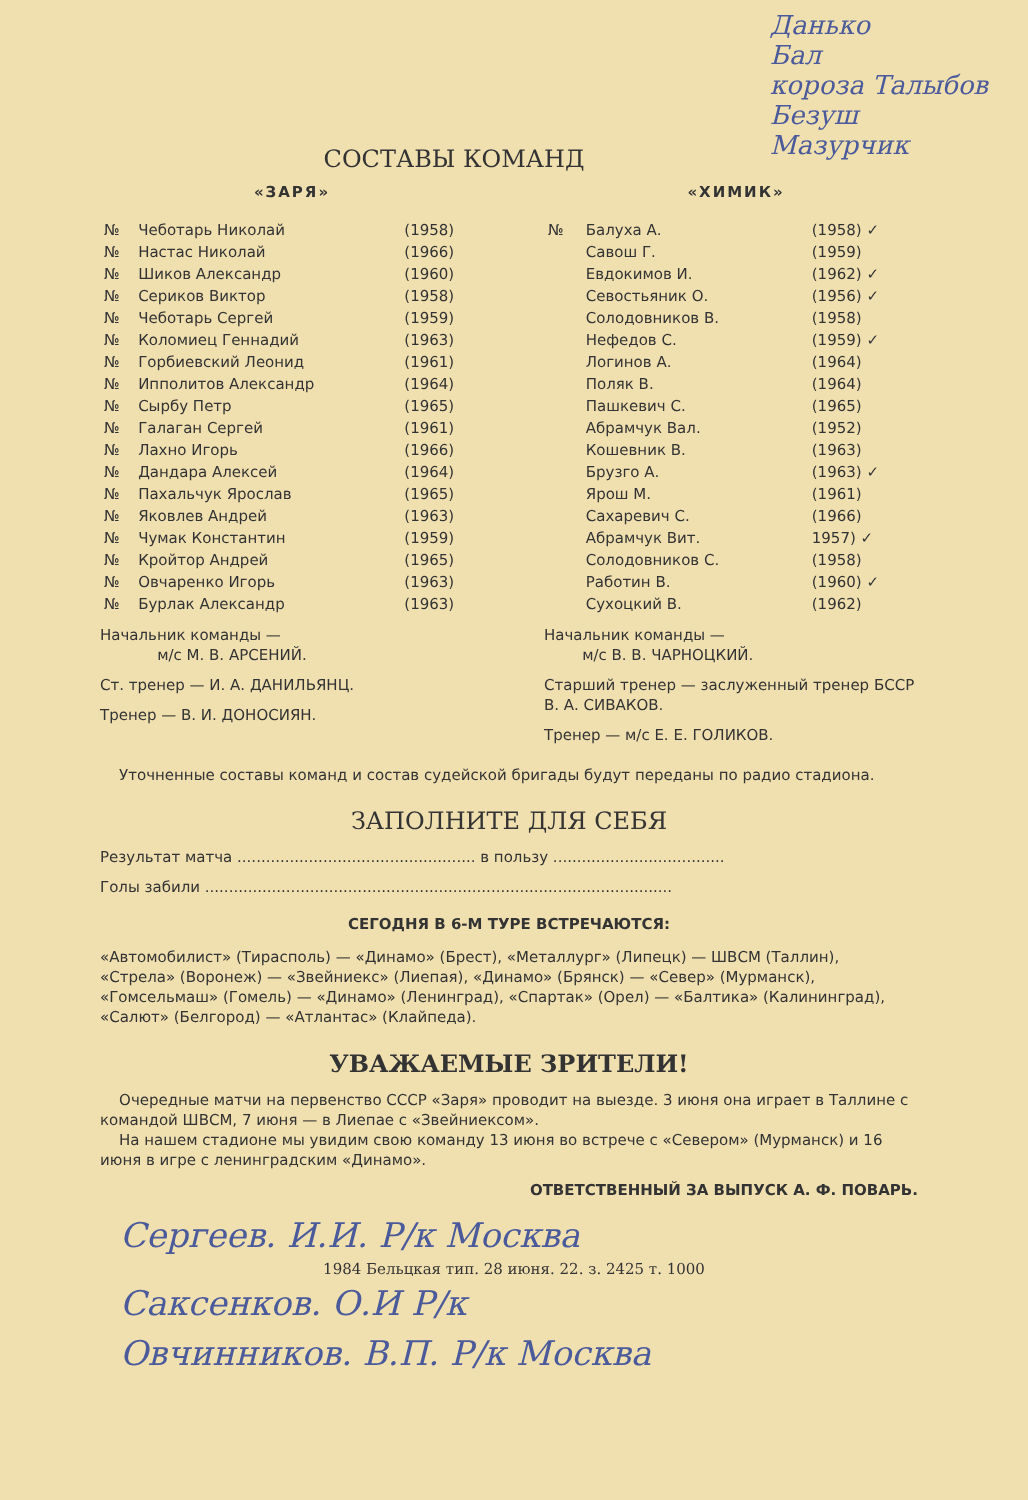Данько
Бал
короза Талыбов
Безуш
Мазурчик
СОСТАВЫ КОМАНД
«ЗАРЯ»
| № | Чеботарь Николай | (1958) |
| № | Настас Николай | (1966) |
| № | Шиков Александр | (1960) |
| № | Сериков Виктор | (1958) |
| № | Чеботарь Сергей | (1959) |
| № | Коломиец Геннадий | (1963) |
| № | Горбиевский Леонид | (1961) |
| № | Ипполитов Александр | (1964) |
| № | Сырбу Петр | (1965) |
| № | Галаган Сергей | (1961) |
| № | Лахно Игорь | (1966) |
| № | Дандара Алексей | (1964) |
| № | Пахальчук Ярослав | (1965) |
| № | Яковлев Андрей | (1963) |
| № | Чумак Константин | (1959) |
| № | Кройтор Андрей | (1965) |
| № | Овчаренко Игорь | (1963) |
| № | Бурлак Александр | (1963) |
Начальник команды —
м/с М. В. АРСЕНИЙ.
Ст. тренер — И. А. ДАНИЛЬЯНЦ.
Тренер — В. И. ДОНОСИЯН.
«ХИМИК»
| № | Балуха А. | (1958) ✓ |
| | Савош Г. | (1959) |
| | Евдокимов И. | (1962) ✓ |
| | Севостьяник О. | (1956) ✓ |
| | Солодовников В. | (1958) |
| | Нефедов С. | (1959) ✓ |
| | Логинов А. | (1964) |
| | Поляк В. | (1964) |
| | Пашкевич С. | (1965) |
| | Абрамчук Вал. | (1952) |
| | Кошевник В. | (1963) |
| | Брузго А. | (1963) ✓ |
| | Ярош М. | (1961) |
| | Сахаревич С. | (1966) |
| | Абрамчук Вит. | 1957) ✓ |
| | Солодовников С. | (1958) |
| | Работин В. | (1960) ✓ |
| | Сухоцкий В. | (1962) |
Начальник команды —
м/с В. В. ЧАРНОЦКИЙ.
Старший тренер — заслуженный тренер БССР В. А. СИВАКОВ.
Тренер — м/с Е. Е. ГОЛИКОВ.
Уточненные составы команд и состав судейской бригады будут переданы по радио стадиона.
ЗАПОЛНИТЕ ДЛЯ СЕБЯ
Результат матча .................................................. в пользу ....................................
Голы забили ..................................................................................................
СЕГОДНЯ В 6-М ТУРЕ ВСТРЕЧАЮТСЯ:
«Автомобилист» (Тирасполь) — «Динамо» (Брест), «Металлург» (Липецк) — ШВСМ (Таллин), «Стрела» (Воронеж) — «Звейниекс» (Лиепая), «Динамо» (Брянск) — «Север» (Мурманск), «Гомсельмаш» (Гомель) — «Динамо» (Ленинград), «Спартак» (Орел) — «Балтика» (Калининград), «Салют» (Белгород) — «Атлантас» (Клайпеда).
УВАЖАЕМЫЕ ЗРИТЕЛИ!
Очередные матчи на первенство СССР «Заря» проводит на выезде. 3 июня она играет в Таллине с командой ШВСМ, 7 июня — в Лиепае с «Звейниексом».
На нашем стадионе мы увидим свою команду 13 июня во встрече с «Севером» (Мурманск) и 16 июня в игре с ленинградским «Динамо».
ОТВЕТСТВЕННЫЙ ЗА ВЫПУСК А. Ф. ПОВАРЬ.
Сергеев. И.И. Р/к Москва
1984 Бельцкая тип. 28 июня. 22. з. 2425 т. 1000
Саксенков. О.И Р/к
Овчинников. В.П. Р/к Москва